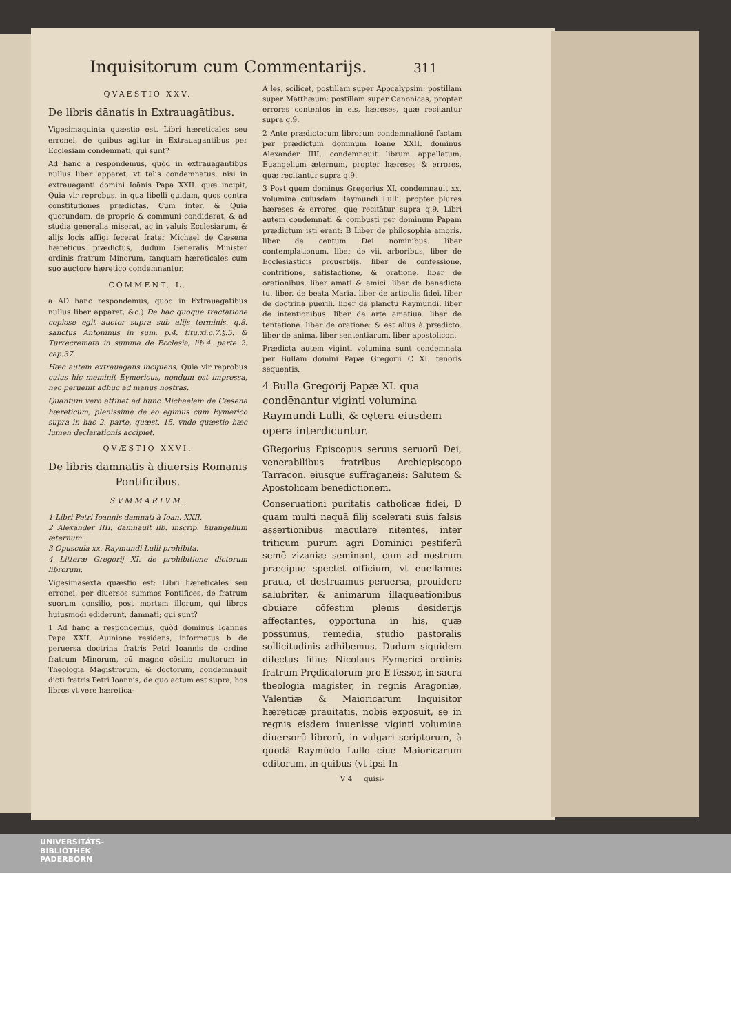Inquisitorum cum Commentarijs. 311
QVAESTIO XXV.
De libris dānatis in Extrauagātibus.
Vigesimaquinta quæstio est. Libri hæreticales seu erronei, de quibus agitur in Extrauagantibus per Ecclesiam condemnati; qui sunt?
Ad hanc a respondemus, quòd in extrauagantibus nullus liber apparet, vt talis condemnatus, nisi in extrauaganti domini Ioānis Papa XXII. quæ incipit, Quia vir reprobus. in qua libelli quidam, quos contra constitutiones prædictas, Cum inter, & Quia quorundam. de proprio & communi condiderat, & ad studia generalia miserat, ac in valuis Ecclesiarum, & alijs locis affigi fecerat frater Michael de Cæsena hæreticus prædictus, dudum Generalis Minister ordinis fratrum Minorum, tanquam hæreticales cum suo auctore hæretico condemnantur.
COMMENT. L.
a AD hanc respondemus, quod in Extrauagātibus nullus liber apparet, &c.) De hac quoque tractatione copiose egit auctor supra sub alijs terminis. q.8. sanctus Antoninus in sum. p.4. titu.xi.c.7.§.5. & Turrecremata in summa de Ecclesia, lib.4. parte 2. cap.37.
Hæc autem extrauagans incipiens, Quia vir reprobus cuius hic meminit Eymericus, nondum est impressa, nec peruenit adhuc ad manus nostras.
Quantum vero attinet ad hunc Michaelem de Cæsena hæreticum, plenissime de eo egimus cum Eymerico supra in hac 2. parte, quæst. 15. vnde quæstio hæc lumen declarationis accipiet.
QVÆSTIO XXVI.
De libris damnatis à diuersis Romanis Pontificibus.
SVMMARIVM.
1 Libri Petri Ioannis damnati à Ioan. XXII.
2 Alexander IIII. damnauit lib. inscrip. Euangelium æternum.
3 Opuscula xx. Raymundi Lulli prohibita.
4 Litteræ Gregorij XI. de prohibitione dictorum librorum.
Vigesimasexta quæstio est: Libri hæreticales seu erronei, per diuersos summos Pontifices, de fratrum suorum consilio, post mortem illorum, qui libros huiusmodi ediderunt, damnati; qui sunt?
1 Ad hanc a respondemus, quòd dominus Ioannes Papa XXII. Auinione residens, informatus b de peruersa doctrina fratris Petri Ioannis de ordine fratrum Minorum, cū magno cōsilio multorum in Theologia Magistrorum, & doctorum, condemnauit dicti fratris Petri Ioannis, de quo actum est supra, hos libros vt vere hæretica-
A les, scilicet, postillam super Apocalypsim: postillam super Matthæum: postillam super Canonicas, propter errores contentos in eis, hæreses, quæ recitantur supra q.9.
2 Ante prædictorum librorum condemnationē factam per prædictum dominum Ioanē XXII. dominus Alexander IIII. condemnauit librum appellatum, Euangelium æternum, propter hæreses & errores, quæ recitantur supra q.9.
3 Post quem dominus Gregorius XI. condemnauit xx. volumina cuiusdam Raymundi Lulli, propter plures hæreses & errores, quę recitātur supra q.9. Libri autem condemnati & combusti per dominum Papam prædictum isti erant: B Liber de philosophia amoris. liber de centum Dei nominibus. liber contemplationum. liber de vii. arboribus, liber de Ecclesiasticis prouerbijs. liber de confessione, contritione, satisfactione, & oratione. liber de orationibus. liber amati & amici. liber de benedicta tu. liber. de beata Maria. liber de articulis fidei. liber de doctrina puerili. liber de planctu Raymundi. liber de intentionibus. liber de arte amatiua. liber de tentatione. liber de oratione: & est alius à prædicto. liber de anima, liber sententiarum. liber apostolicon.
Prædicta autem viginti volumina sunt condemnata per Bullam domini Papæ Gregorii C XI. tenoris sequentis.
4 Bulla Gregorij Papæ XI. qua condēnantur viginti volumina Raymundi Lulli, & cętera eiusdem opera interdicuntur.
GRegorius Episcopus seruus seruorū Dei, venerabilibus fratribus Archiepiscopo Tarracon. eiusque suffraganeis: Salutem & Apostolicam benedictionem.
Conseruationi puritatis catholicæ fidei, D quam multi nequā filij scelerati suis falsis assertionibus maculare nitentes, inter triticum purum agri Dominici pestiferū semē zizaniæ seminant, cum ad nostrum præcipue spectet officium, vt euellamus praua, et destruamus peruersa, prouidere salubriter, & animarum illaqueationibus obuiare cōfestim plenis desiderijs affectantes, opportuna in his, quæ possumus, remedia, studio pastoralis sollicitudinis adhibemus. Dudum siquidem dilectus filius Nicolaus Eymerici ordinis fratrum Prędicatorum pro E fessor, in sacra theologia magister, in regnis Aragoniæ, Valentiæ & Maioricarum Inquisitor hæreticæ prauitatis, nobis exposuit, se in regnis eisdem inuenisse viginti volumina diuersorū librorū, in vulgari scriptorum, à quodā Raymūdo Lullo ciue Maioricarum editorum, in quibus (vt ipsi In-
V 4 quisi-
UNIVERSITÄTS-
BIBLIOTHEK
PADERBORN